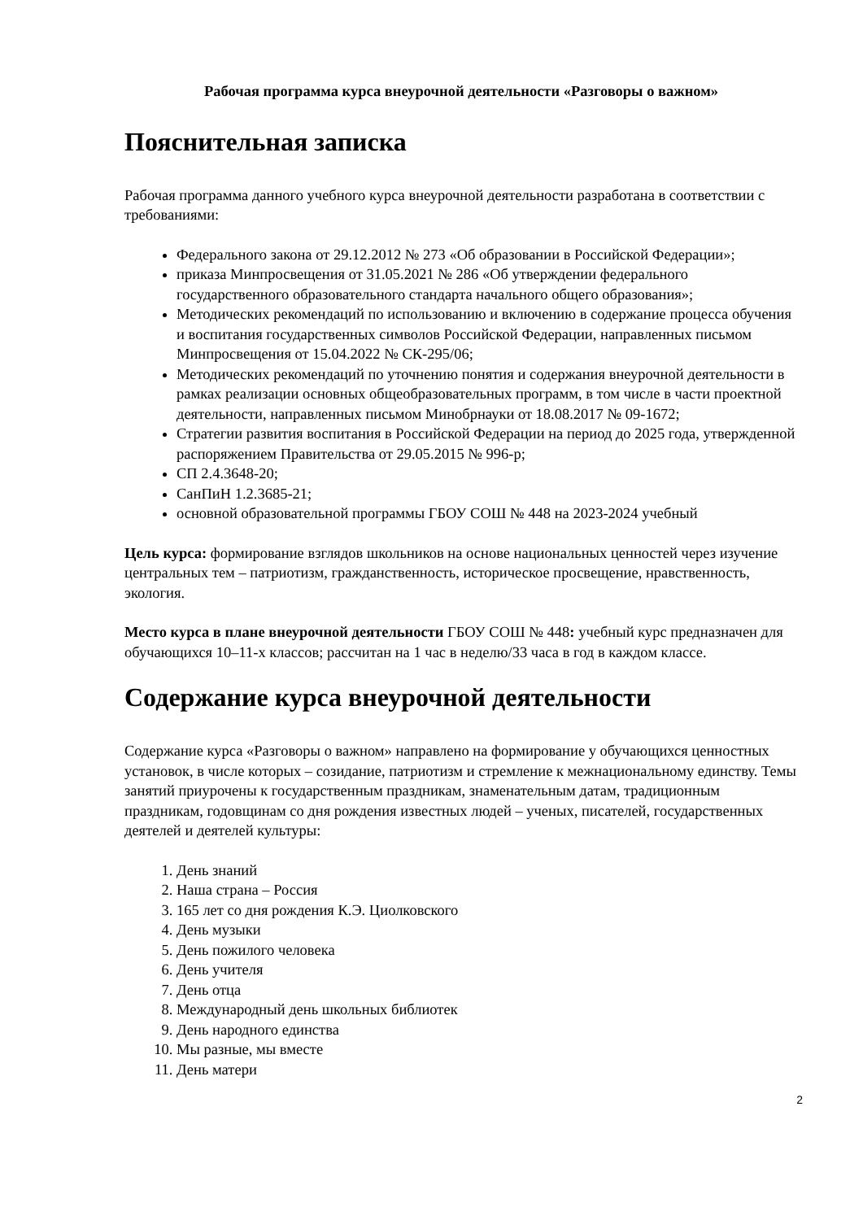Рабочая программа курса внеурочной деятельности «Разговоры о важном»
Пояснительная записка
Рабочая программа данного учебного курса внеурочной деятельности разработана в соответствии с требованиями:
Федерального закона от 29.12.2012 № 273 «Об образовании в Российской Федерации»;
приказа Минпросвещения от 31.05.2021 № 286 «Об утверждении федерального государственного образовательного стандарта начального общего образования»;
Методических рекомендаций по использованию и включению в содержание процесса обучения и воспитания государственных символов Российской Федерации, направленных письмом Минпросвещения от 15.04.2022 № СК-295/06;
Методических рекомендаций по уточнению понятия и содержания внеурочной деятельности в рамках реализации основных общеобразовательных программ, в том числе в части проектной деятельности, направленных письмом Минобрнауки от 18.08.2017 № 09-1672;
Стратегии развития воспитания в Российской Федерации на период до 2025 года, утвержденной распоряжением Правительства от 29.05.2015 № 996-р;
СП 2.4.3648-20;
СанПиН 1.2.3685-21;
основной образовательной программы ГБОУ СОШ № 448 на 2023-2024 учебный
Цель курса: формирование взглядов школьников на основе национальных ценностей через изучение центральных тем – патриотизм, гражданственность, историческое просвещение, нравственность, экология.
Место курса в плане внеурочной деятельности ГБОУ СОШ № 448: учебный курс предназначен для обучающихся 10–11-х классов; рассчитан на 1 час в неделю/33 часа в год в каждом классе.
Содержание курса внеурочной деятельности
Содержание курса «Разговоры о важном» направлено на формирование у обучающихся ценностных установок, в числе которых – созидание, патриотизм и стремление к межнациональному единству. Темы занятий приурочены к государственным праздникам, знаменательным датам, традиционным праздникам, годовщинам со дня рождения известных людей – ученых, писателей, государственных деятелей и деятелей культуры:
1. День знаний
2. Наша страна – Россия
3. 165 лет со дня рождения К.Э. Циолковского
4. День музыки
5. День пожилого человека
6. День учителя
7. День отца
8. Международный день школьных библиотек
9. День народного единства
10. Мы разные, мы вместе
11. День матери
2